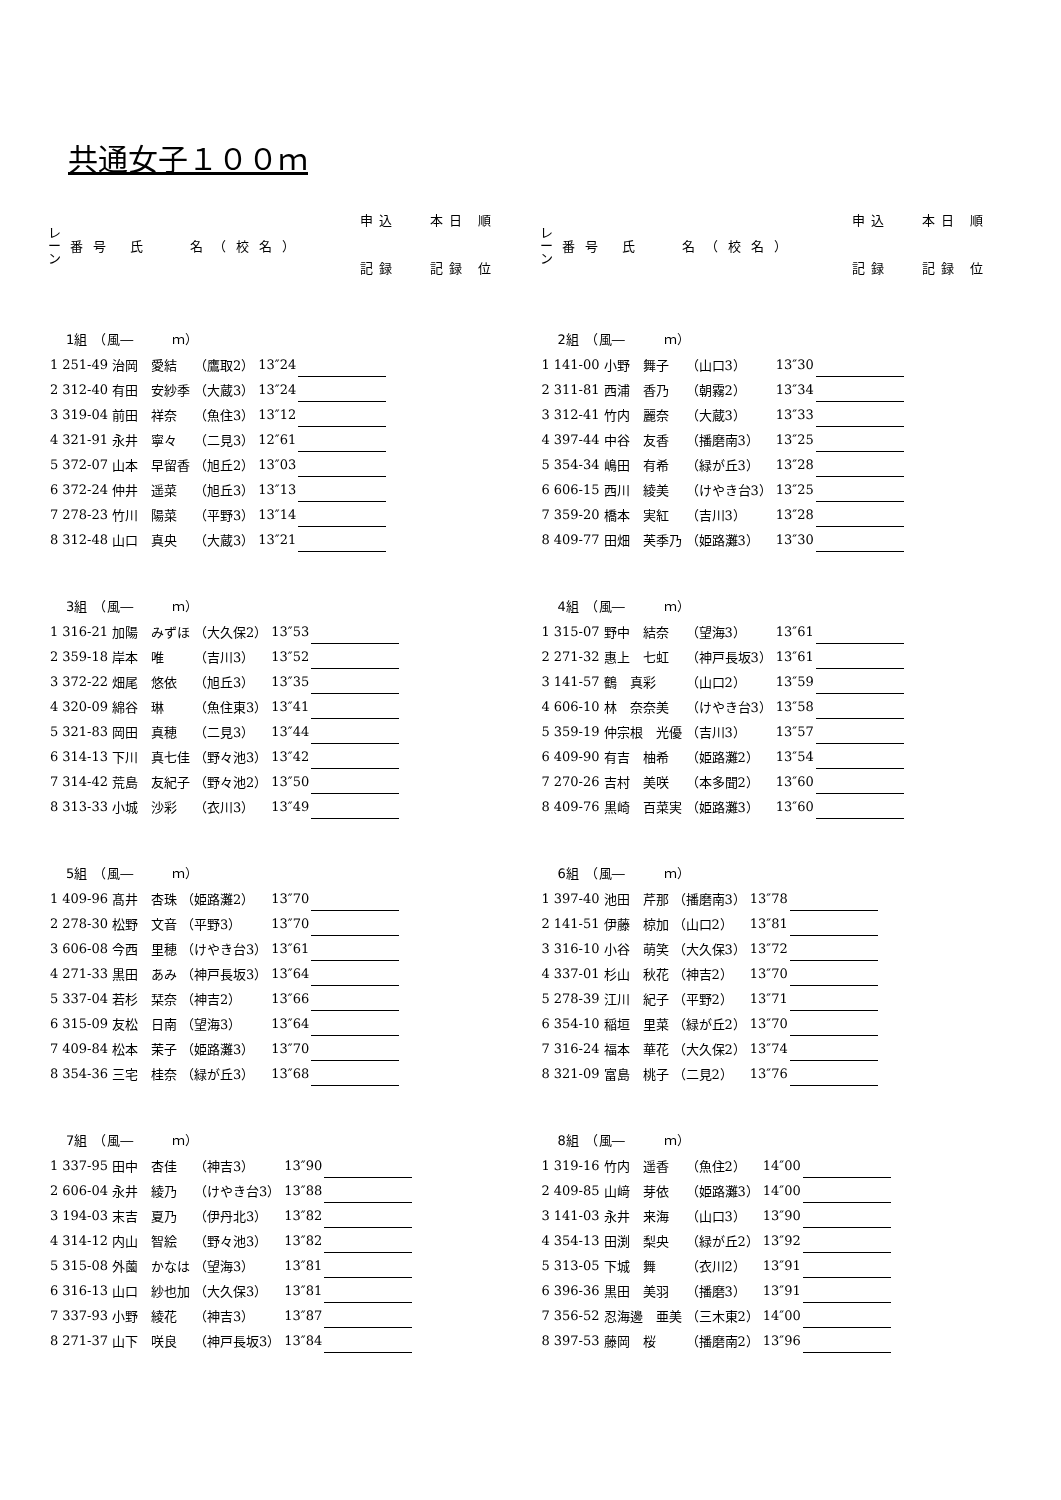共通女子１００ｍ
レ
ー
ン
番号 氏　 名（校名）
申込
記録
本日 順
記録 位
1組　（風―　　　ｍ）
| 1 | 251-49 | 治岡 愛結 | （鷹取2） | 13″24 | | |
| 2 | 312-40 | 有田 安紗季 | （大蔵3） | 13″24 | | |
| 3 | 319-04 | 前田 祥奈 | （魚住3） | 13″12 | | |
| 4 | 321-91 | 永井 寧々 | （二見3） | 12″61 | | |
| 5 | 372-07 | 山本 早留香 | （旭丘2） | 13″03 | | |
| 6 | 372-24 | 仲井 遥菜 | （旭丘3） | 13″13 | | |
| 7 | 278-23 | 竹川 陽菜 | （平野3） | 13″14 | | |
| 8 | 312-48 | 山口 真央 | （大蔵3） | 13″21 | | |
3組　（風―　　　ｍ）
| 1 | 316-21 | 加陽 みずほ | （大久保2） | 13″53 | | |
| 2 | 359-18 | 岸本 唯 | （吉川3） | 13″52 | | |
| 3 | 372-22 | 畑尾 悠依 | （旭丘3） | 13″35 | | |
| 4 | 320-09 | 綿谷 琳 | （魚住東3） | 13″41 | | |
| 5 | 321-83 | 岡田 真穂 | （二見3） | 13″44 | | |
| 6 | 314-13 | 下川 真七佳 | （野々池3） | 13″42 | | |
| 7 | 314-42 | 荒島 友紀子 | （野々池2） | 13″50 | | |
| 8 | 313-33 | 小城 沙彩 | （衣川3） | 13″49 | | |
5組　（風―　　　ｍ）
| 1 | 409-96 | 髙井 杏珠 | （姫路灘2） | 13″70 | | |
| 2 | 278-30 | 松野 文音 | （平野3） | 13″70 | | |
| 3 | 606-08 | 今西 里穂 | （けやき台3） | 13″61 | | |
| 4 | 271-33 | 黒田 あみ | （神戸長坂3） | 13″64 | | |
| 5 | 337-04 | 若杉 栞奈 | （神吉2） | 13″66 | | |
| 6 | 315-09 | 友松 日南 | （望海3） | 13″64 | | |
| 7 | 409-84 | 松本 茉子 | （姫路灘3） | 13″70 | | |
| 8 | 354-36 | 三宅 桂奈 | （緑が丘3） | 13″68 | | |
7組　（風―　　　ｍ）
| 1 | 337-95 | 田中 杏佳 | （神吉3） | 13″90 | | |
| 2 | 606-04 | 永井 綾乃 | （けやき台3） | 13″88 | | |
| 3 | 194-03 | 末吉 夏乃 | （伊丹北3） | 13″82 | | |
| 4 | 314-12 | 内山 智絵 | （野々池3） | 13″82 | | |
| 5 | 315-08 | 外薗 かなは | （望海3） | 13″81 | | |
| 6 | 316-13 | 山口 紗也加 | （大久保3） | 13″81 | | |
| 7 | 337-93 | 小野 綾花 | （神吉3） | 13″87 | | |
| 8 | 271-37 | 山下 咲良 | （神戸長坂3） | 13″84 | | |
レ
ー
ン
番号 氏　 名（校名）
申込
記録
本日 順
記録 位
2組　（風―　　　ｍ）
| 1 | 141-00 | 小野 舞子 | （山口3） | 13″30 | | |
| 2 | 311-81 | 西浦 香乃 | （朝霧2） | 13″34 | | |
| 3 | 312-41 | 竹内 麗奈 | （大蔵3） | 13″33 | | |
| 4 | 397-44 | 中谷 友香 | （播磨南3） | 13″25 | | |
| 5 | 354-34 | 嶋田 有希 | （緑が丘3） | 13″28 | | |
| 6 | 606-15 | 西川 綾美 | （けやき台3） | 13″25 | | |
| 7 | 359-20 | 橋本 実紅 | （吉川3） | 13″28 | | |
| 8 | 409-77 | 田畑 芙季乃 | （姫路灘3） | 13″30 | | |
4組　（風―　　　ｍ）
| 1 | 315-07 | 野中 結奈 | （望海3） | 13″61 | | |
| 2 | 271-32 | 惠上 七虹 | （神戸長坂3） | 13″61 | | |
| 3 | 141-57 | 鶴 真彩 | （山口2） | 13″59 | | |
| 4 | 606-10 | 林 奈奈美 | （けやき台3） | 13″58 | | |
| 5 | 359-19 | 仲宗根 光優 | （吉川3） | 13″57 | | |
| 6 | 409-90 | 有吉 柚希 | （姫路灘2） | 13″54 | | |
| 7 | 270-26 | 吉村 美咲 | （本多聞2） | 13″60 | | |
| 8 | 409-76 | 黒崎 百菜実 | （姫路灘3） | 13″60 | | |
6組　（風―　　　ｍ）
| 1 | 397-40 | 池田 芹那 | （播磨南3） | 13″78 | | |
| 2 | 141-51 | 伊藤 椋加 | （山口2） | 13″81 | | |
| 3 | 316-10 | 小谷 萌笑 | （大久保3） | 13″72 | | |
| 4 | 337-01 | 杉山 秋花 | （神吉2） | 13″70 | | |
| 5 | 278-39 | 江川 紀子 | （平野2） | 13″71 | | |
| 6 | 354-10 | 稲垣 里菜 | （緑が丘2） | 13″70 | | |
| 7 | 316-24 | 福本 華花 | （大久保2） | 13″74 | | |
| 8 | 321-09 | 富島 桃子 | （二見2） | 13″76 | | |
8組　（風―　　　ｍ）
| 1 | 319-16 | 竹内 遥香 | （魚住2） | 14″00 | | |
| 2 | 409-85 | 山﨑 芽依 | （姫路灘3） | 14″00 | | |
| 3 | 141-03 | 永井 来海 | （山口3） | 13″90 | | |
| 4 | 354-13 | 田渕 梨央 | （緑が丘2） | 13″92 | | |
| 5 | 313-05 | 下城 舞 | （衣川2） | 13″91 | | |
| 6 | 396-36 | 黒田 美羽 | （播磨3） | 13″91 | | |
| 7 | 356-52 | 忍海邊 亜美 | （三木東2） | 14″00 | | |
| 8 | 397-53 | 藤岡 桜 | （播磨南2） | 13″96 | | |